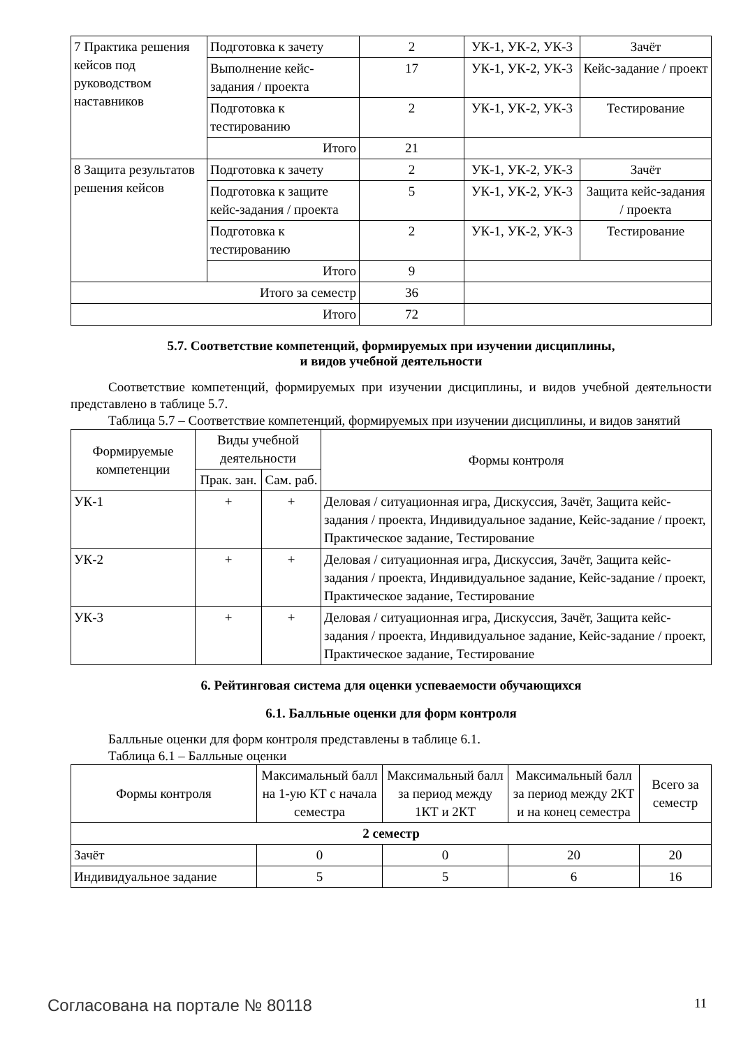| 7 Практика решения кейсов под руководством наставников | Подготовка к зачету | 2 | УК-1, УК-2, УК-3 | Зачёт |
| | Выполнение кейс-задания / проекта | 17 | УК-1, УК-2, УК-3 | Кейс-задание / проект |
| | Подготовка к тестированию | 2 | УК-1, УК-2, УК-3 | Тестирование |
| | Итого | 21 | | |
| 8 Защита результатов решения кейсов | Подготовка к зачету | 2 | УК-1, УК-2, УК-3 | Зачёт |
| | Подготовка к защите кейс-задания / проекта | 5 | УК-1, УК-2, УК-3 | Защита кейс-задания / проекта |
| | Подготовка к тестированию | 2 | УК-1, УК-2, УК-3 | Тестирование |
| | Итого | 9 | | |
| Итого за семестр | | 36 | | |
| Итого | | 72 | | |
5.7. Соответствие компетенций, формируемых при изучении дисциплины,
и видов учебной деятельности
Соответствие компетенций, формируемых при изучении дисциплины, и видов учебной деятельности представлено в таблице 5.7.
Таблица 5.7 – Соответствие компетенций, формируемых при изучении дисциплины, и видов занятий
| Формируемые компетенции | Виды учебной деятельности | | Формы контроля |
| --- | --- | --- | --- |
| | Прак. зан. | Сам. раб. | |
| УК-1 | + | + | Деловая / ситуационная игра, Дискуссия, Зачёт, Защита кейс-задания / проекта, Индивидуальное задание, Кейс-задание / проект, Практическое задание, Тестирование |
| УК-2 | + | + | Деловая / ситуационная игра, Дискуссия, Зачёт, Защита кейс-задания / проекта, Индивидуальное задание, Кейс-задание / проект, Практическое задание, Тестирование |
| УК-3 | + | + | Деловая / ситуационная игра, Дискуссия, Зачёт, Защита кейс-задания / проекта, Индивидуальное задание, Кейс-задание / проект, Практическое задание, Тестирование |
6. Рейтинговая система для оценки успеваемости обучающихся
6.1. Балльные оценки для форм контроля
Балльные оценки для форм контроля представлены в таблице 6.1.
Таблица 6.1 – Балльные оценки
| Формы контроля | Максимальный балл на 1-ую КТ с начала семестра | Максимальный балл за период между 1КТ и 2КТ | Максимальный балл за период между 2КТ и на конец семестра | Всего за семестр |
| --- | --- | --- | --- | --- |
| 2 семестр | | | | |
| Зачёт | 0 | 0 | 20 | 20 |
| Индивидуальное задание | 5 | 5 | 6 | 16 |
Согласована на портале № 80118 11